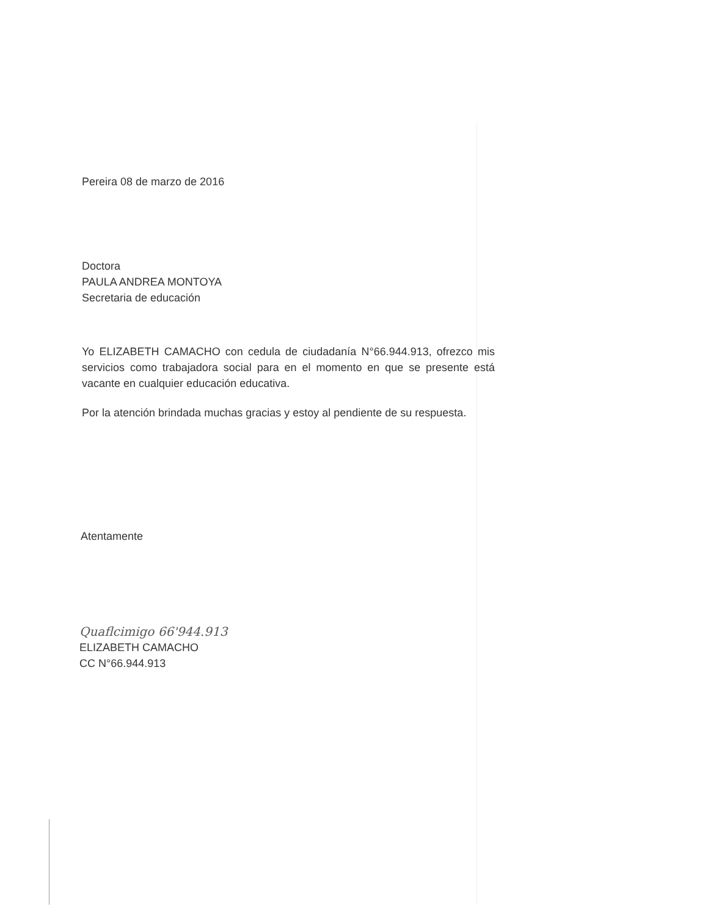Pereira 08 de marzo de 2016
Doctora
PAULA ANDREA MONTOYA
Secretaria de educación
Yo ELIZABETH CAMACHO con cedula de ciudadanía N°66.944.913, ofrezco mis servicios como trabajadora social para en el momento en que se presente está vacante en cualquier educación educativa.
Por la atención brindada muchas gracias y estoy al pendiente de su respuesta.
Atentamente
Quaflcimigo 66'944.913
ELIZABETH CAMACHO
CC N°66.944.913